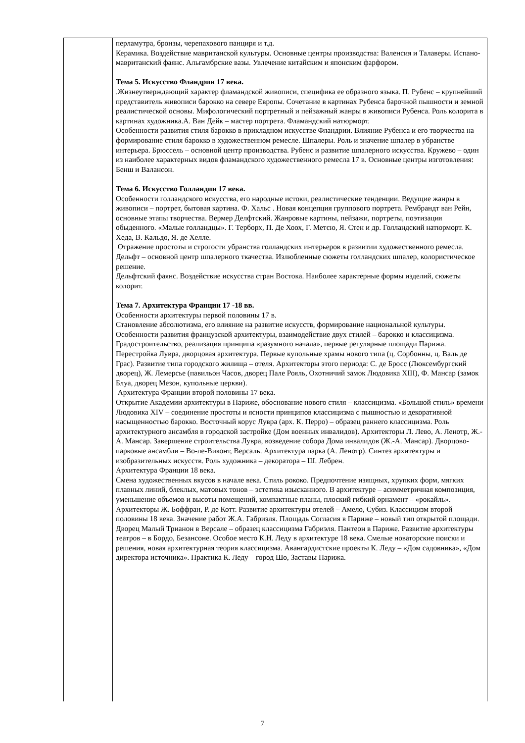| | перламутра, бронзы, черепахового панциря и т.д. Керамика. Воздействие мавританской культуры. Основные центры производства: Валенсия и Талаверы. Испано-мавританский фаянс. Альгамбрские вазы. Увлечение китайским и японским фарфором. Тема 5. Искусство Фландрии 17 века. .Жизнеутверждающий характер фламандской живописи, специфика ее образного языка. П. Рубенс – крупнейший представитель живописи барокко на севере Европы. Сочетание в картинах Рубенса барочной пышности и земной реалистической основы. Мифологический портретный и пейзажный жанры в живописи Рубенса. Роль колорита в картинах художника.А. Ван Дейк – мастер портрета. Фламандский натюрморт. Особенности развития стиля барокко в прикладном искусстве Фландрии. Влияние Рубенса и его творчества на формирование стиля барокко в художественном ремесле. Шпалеры. Роль и значение шпалер в убранстве интерьера. Брюссель – основной центр производства. Рубенс и развитие шпалерного искусства. Кружево – один из наиболее характерных видов фламандского художественного ремесла 17 в. Основные центры изготовления: Бенш и Валансон. Тема 6. Искусство Голландии 17 века. Особенности голландского искусства, его народные истоки, реалистические тенденции. Ведущие жанры в живописи – портрет, бытовая картина. Ф. Хальс . Новая концепция группового портрета. Рембрандт ван Рейн, основные этапы творчества. Вермер Делфтский. Жанровые картины, пейзажи, портреты, поэтизация обыденного. «Малые голландцы». Г. Терборх, П. Де Хоох, Г. Метсю, Я. Стен и др. Голландский натюрморт. К. Хеда, В. Кальдо, Я. де Хелле. Отражение простоты и строгости убранства голландских интерьеров в развитии художественного ремесла. Дельфт – основной центр шпалерного ткачества. Излюбленные сюжеты голландских шпалер, колористическое решение. Дельфтский фаянс. Воздействие искусства стран Востока. Наиболее характерные формы изделий, сюжеты колорит. Тема 7. Архитектура Франции 17 -18 вв. Особенности архитектуры первой половины 17 в. Становление абсолютизма, его влияние на развитие искусств, формирование национальной культуры. Особенности развития французской архитектуры, взаимодействие двух стилей – барокко и классицизма. Градостроительство, реализация принципа «разумного начала», первые регулярные площади Парижа. Перестройка Лувра, дворцовая архитектура. Первые купольные храмы нового типа (ц. Сорбонны, ц. Валь де Грас). Развитие типа городского жилища – отеля. Архитекторы этого периода: С. де Бросс (Люксембургский дворец), Ж. Лемерсье (павильон Часов, дворец Пале Рояль, Охотничий замок Людовика XIII), Ф. Мансар (замок Блуа, дворец Мезон, купольные церкви). Архитектура Франции второй половины 17 века. Открытие Академии архитектуры в Париже, обоснование нового стиля – классицизма. «Большой стиль» времени Людовика XIV – соединение простоты и ясности принципов классицизма с пышностью и декоративной насыщенностью барокко. Восточный корус Лувра (арх. К. Перро) – образец раннего классицизма. Роль архитектурного ансамбля в городской застройке (Дом военных инвалидов). Архитекторы Л. Лево, А. Ленотр, Ж.-А. Мансар. Завершение строительства Лувра, возведение собора Дома инвалидов (Ж.-А. Мансар). Дворцово-парковые ансамбли – Во-ле-Виконт, Версаль. Архитектура парка (А. Ленотр). Синтез архитектуры и изобразительных искусств. Роль художника – декоратора – Ш. Лебрен. Архитектура Франции 18 века. Смена художественных вкусов в начале века. Стиль рококо. Предпочтение изящных, хрупких форм, мягких плавных линий, блеклых, матовых тонов – эстетика изысканного. В архитектуре – асимметричная композиция, уменьшение объемов и высоты помещений, компактные планы, плоский гибкий орнамент – «рокайль». Архитекторы Ж. Боффран, Р. де Котт. Развитие архитектуры отелей – Амело, Субиз. Классицизм второй половины 18 века. Значение работ Ж.А. Габриэля. Площадь Согласия в Париже – новый тип открытой площади. Дворец Малый Трианон в Версале – образец классицизма Габриэля. Пантеон в Париже. Развитие архитектуры театров – в Бордо, Безансоне. Особое место К.Н. Леду в архитектуре 18 века. Смелые новаторские поиски и решения, новая архитектурная теория классицизма. Авангардистские проекты К. Леду – «Дом садовника», «Дом директора источника». Практика К. Леду – город Шо, Заставы Парижа. |
7